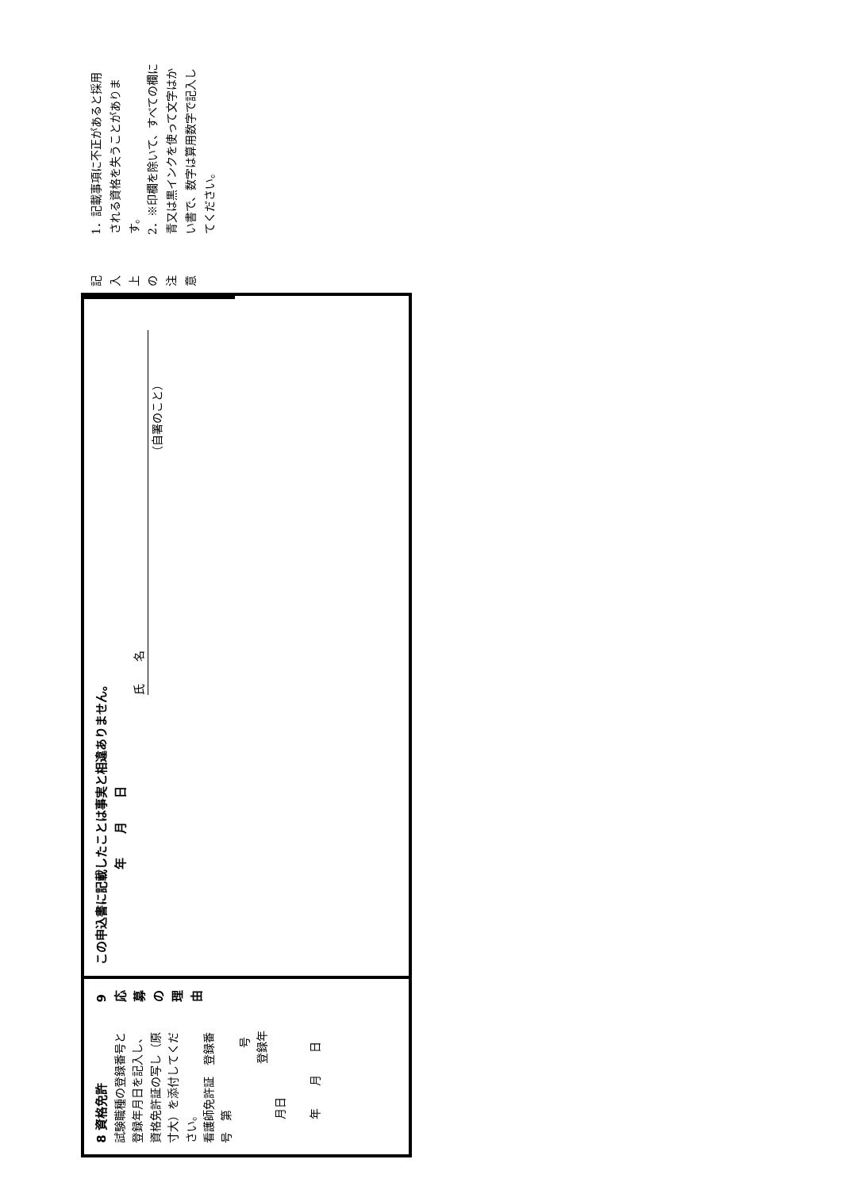8 資格免許
試験職種の登録番号と登録年月日を記入し、資格免許証の写し（原寸大）を添付してください。
看護師免許証　登録番号　第 号
　　　　　登録年月日 年　　月　　日
9 応募の理由
この申込書に記載したことは事実と相違ありません。
　　　　　　年　　月　　日
氏　　名
（自署のこと）
記入上の注意
1．記載事項に不正があると採用される資格を失うことがあります。
2．※印欄を除いて、すべての欄に青又は黒インクを使って文字はかい書で、数字は算用数字で記入してください。